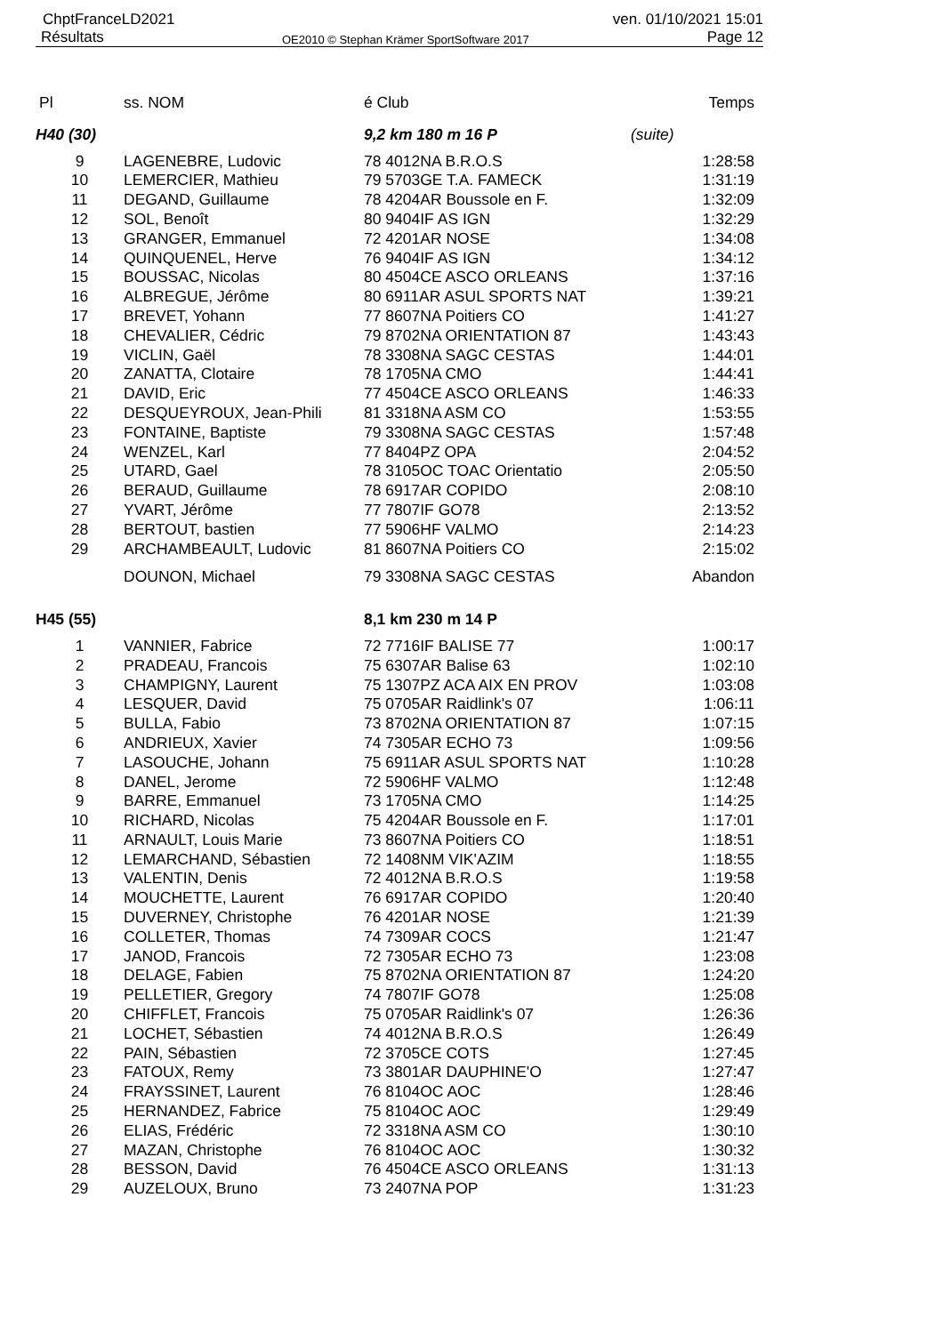ChptFranceLD2021 ven. 01/10/2021 15:01
Résultats OE2010 © Stephan Krämer SportSoftware 2017 Page 12
| Pl | ss. NOM | é Club | | Temps |
| --- | --- | --- | --- | --- |
| H40 (30) | | 9,2 km 180 m 16 P | (suite) | |
| 9 | LAGENEBRE, Ludovic | 78 4012NA B.R.O.S | | 1:28:58 |
| 10 | LEMERCIER, Mathieu | 79 5703GE T.A. FAMECK | | 1:31:19 |
| 11 | DEGAND, Guillaume | 78 4204AR Boussole en F. | | 1:32:09 |
| 12 | SOL, Benoît | 80 9404IF AS IGN | | 1:32:29 |
| 13 | GRANGER, Emmanuel | 72 4201AR NOSE | | 1:34:08 |
| 14 | QUINQUENEL, Herve | 76 9404IF AS IGN | | 1:34:12 |
| 15 | BOUSSAC, Nicolas | 80 4504CE ASCO ORLEANS | | 1:37:16 |
| 16 | ALBREGUE, Jérôme | 80 6911AR ASUL SPORTS NAT | | 1:39:21 |
| 17 | BREVET, Yohann | 77 8607NA Poitiers CO | | 1:41:27 |
| 18 | CHEVALIER, Cédric | 79 8702NA ORIENTATION 87 | | 1:43:43 |
| 19 | VICLIN, Gaël | 78 3308NA SAGC CESTAS | | 1:44:01 |
| 20 | ZANATTA, Clotaire | 78 1705NA CMO | | 1:44:41 |
| 21 | DAVID, Eric | 77 4504CE ASCO ORLEANS | | 1:46:33 |
| 22 | DESQUEYROUX, Jean-Phili | 81 3318NA ASM CO | | 1:53:55 |
| 23 | FONTAINE, Baptiste | 79 3308NA SAGC CESTAS | | 1:57:48 |
| 24 | WENZEL, Karl | 77 8404PZ OPA | | 2:04:52 |
| 25 | UTARD, Gael | 78 3105OC TOAC Orientatio | | 2:05:50 |
| 26 | BERAUD, Guillaume | 78 6917AR COPIDO | | 2:08:10 |
| 27 | YVART, Jérôme | 77 7807IF GO78 | | 2:13:52 |
| 28 | BERTOUT, bastien | 77 5906HF VALMO | | 2:14:23 |
| 29 | ARCHAMBEAULT, Ludovic | 81 8607NA Poitiers CO | | 2:15:02 |
| | DOUNON, Michael | 79 3308NA SAGC CESTAS | | Abandon |
| H45 (55) | | 8,1 km 230 m 14 P | | |
| 1 | VANNIER, Fabrice | 72 7716IF BALISE 77 | | 1:00:17 |
| 2 | PRADEAU, Francois | 75 6307AR Balise 63 | | 1:02:10 |
| 3 | CHAMPIGNY, Laurent | 75 1307PZ ACA AIX EN PROV | | 1:03:08 |
| 4 | LESQUER, David | 75 0705AR Raidlink's 07 | | 1:06:11 |
| 5 | BULLA, Fabio | 73 8702NA ORIENTATION 87 | | 1:07:15 |
| 6 | ANDRIEUX, Xavier | 74 7305AR ECHO 73 | | 1:09:56 |
| 7 | LASOUCHE, Johann | 75 6911AR ASUL SPORTS NAT | | 1:10:28 |
| 8 | DANEL, Jerome | 72 5906HF VALMO | | 1:12:48 |
| 9 | BARRE, Emmanuel | 73 1705NA CMO | | 1:14:25 |
| 10 | RICHARD, Nicolas | 75 4204AR Boussole en F. | | 1:17:01 |
| 11 | ARNAULT, Louis Marie | 73 8607NA Poitiers CO | | 1:18:51 |
| 12 | LEMARCHAND, Sébastien | 72 1408NM VIK'AZIM | | 1:18:55 |
| 13 | VALENTIN, Denis | 72 4012NA B.R.O.S | | 1:19:58 |
| 14 | MOUCHETTE, Laurent | 76 6917AR COPIDO | | 1:20:40 |
| 15 | DUVERNEY, Christophe | 76 4201AR NOSE | | 1:21:39 |
| 16 | COLLETER, Thomas | 74 7309AR COCS | | 1:21:47 |
| 17 | JANOD, Francois | 72 7305AR ECHO 73 | | 1:23:08 |
| 18 | DELAGE, Fabien | 75 8702NA ORIENTATION 87 | | 1:24:20 |
| 19 | PELLETIER, Gregory | 74 7807IF GO78 | | 1:25:08 |
| 20 | CHIFFLET, Francois | 75 0705AR Raidlink's 07 | | 1:26:36 |
| 21 | LOCHET, Sébastien | 74 4012NA B.R.O.S | | 1:26:49 |
| 22 | PAIN, Sébastien | 72 3705CE COTS | | 1:27:45 |
| 23 | FATOUX, Remy | 73 3801AR DAUPHINE'O | | 1:27:47 |
| 24 | FRAYSSINET, Laurent | 76 8104OC AOC | | 1:28:46 |
| 25 | HERNANDEZ, Fabrice | 75 8104OC AOC | | 1:29:49 |
| 26 | ELIAS, Frédéric | 72 3318NA ASM CO | | 1:30:10 |
| 27 | MAZAN, Christophe | 76 8104OC AOC | | 1:30:32 |
| 28 | BESSON, David | 76 4504CE ASCO ORLEANS | | 1:31:13 |
| 29 | AUZELOUX, Bruno | 73 2407NA POP | | 1:31:23 |